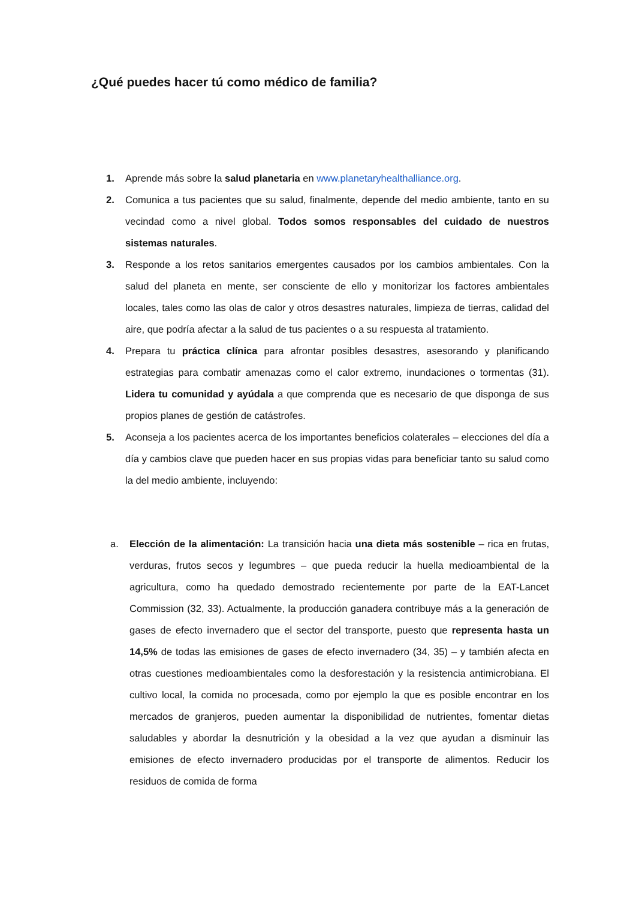¿Qué puedes hacer tú como médico de familia?
1. Aprende más sobre la salud planetaria en www.planetaryhealthalliance.org.
2. Comunica a tus pacientes que su salud, finalmente, depende del medio ambiente, tanto en su vecindad como a nivel global. Todos somos responsables del cuidado de nuestros sistemas naturales.
3. Responde a los retos sanitarios emergentes causados por los cambios ambientales. Con la salud del planeta en mente, ser consciente de ello y monitorizar los factores ambientales locales, tales como las olas de calor y otros desastres naturales, limpieza de tierras, calidad del aire, que podría afectar a la salud de tus pacientes o a su respuesta al tratamiento.
4. Prepara tu práctica clínica para afrontar posibles desastres, asesorando y planificando estrategias para combatir amenazas como el calor extremo, inundaciones o tormentas (31). Lidera tu comunidad y ayúdala a que comprenda que es necesario de que disponga de sus propios planes de gestión de catástrofes.
5. Aconseja a los pacientes acerca de los importantes beneficios colaterales – elecciones del día a día y cambios clave que pueden hacer en sus propias vidas para beneficiar tanto su salud como la del medio ambiente, incluyendo:
a. Elección de la alimentación: La transición hacia una dieta más sostenible – rica en frutas, verduras, frutos secos y legumbres – que pueda reducir la huella medioambiental de la agricultura, como ha quedado demostrado recientemente por parte de la EAT-Lancet Commission (32, 33). Actualmente, la producción ganadera contribuye más a la generación de gases de efecto invernadero que el sector del transporte, puesto que representa hasta un 14,5% de todas las emisiones de gases de efecto invernadero (34, 35) – y también afecta en otras cuestiones medioambientales como la desforestación y la resistencia antimicrobiana. El cultivo local, la comida no procesada, como por ejemplo la que es posible encontrar en los mercados de granjeros, pueden aumentar la disponibilidad de nutrientes, fomentar dietas saludables y abordar la desnutrición y la obesidad a la vez que ayudan a disminuir las emisiones de efecto invernadero producidas por el transporte de alimentos. Reducir los residuos de comida de forma